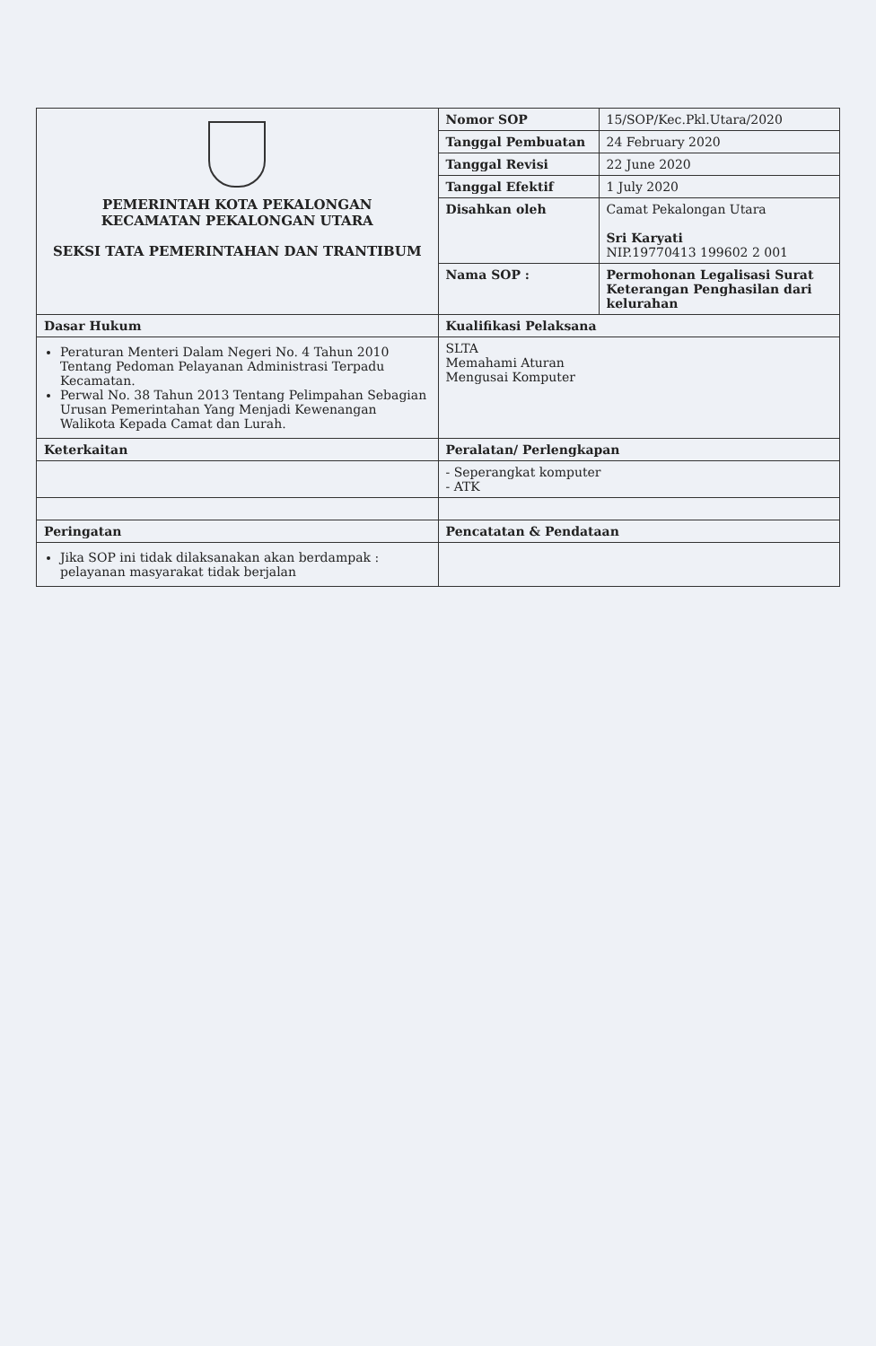| PEMERINTAH KOTA PEKALONGAN KECAMATAN PEKALONGAN UTARA SEKSI TATA PEMERINTAHAN DAN TRANTIBUM | Nomor SOP | 15/SOP/Kec.Pkl.Utara/2020 |
| | Tanggal Pembuatan | 24 February 2020 |
| | Tanggal Revisi | 22 June 2020 |
| | Tanggal Efektif | 1 July 2020 |
| | Disahkan oleh | Camat Pekalongan Utara Sri Karyati NIP.19770413 199602 2 001 |
| | Nama SOP : | Permohonan Legalisasi Surat Keterangan Penghasilan dari kelurahan |
| Dasar Hukum | Kualifikasi Pelaksana | |
| Peraturan Menteri Dalam Negeri No. 4 Tahun 2010 Tentang Pedoman Pelayanan Administrasi Terpadu Kecamatan. Perwal No. 38 Tahun 2013 Tentang Pelimpahan Sebagian Urusan Pemerintahan Yang Menjadi Kewenangan Walikota Kepada Camat dan Lurah. | SLTA Memahami Aturan Mengusai Komputer | |
| Keterkaitan | Peralatan/ Perlengkapan | |
| | - Seperangkat komputer - ATK | |
| Peringatan | Pencatatan & Pendataan | |
| Jika SOP ini tidak dilaksanakan akan berdampak : pelayanan masyarakat tidak berjalan | | |